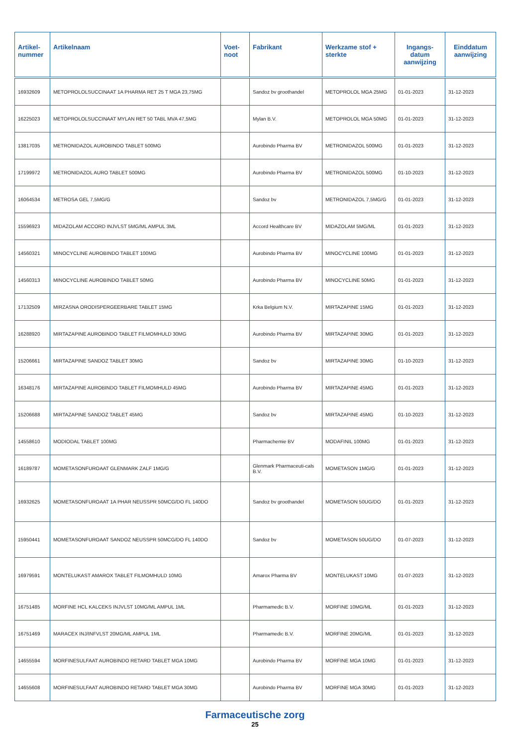| Artikel- nummer | Artikelnaam | Voet- noot | Fabrikant | Werkzame stof + sterkte | Ingangs- datum aanwijzing | Einddatum aanwijzing |
| --- | --- | --- | --- | --- | --- | --- |
| 16932609 | METOPROLOLSUCCINAAT 1A PHARMA RET 25 T MGA 23,75MG | | Sandoz bv groothandel | METOPROLOL MGA 25MG | 01-01-2023 | 31-12-2023 |
| 16225023 | METOPROLOLSUCCINAAT MYLAN RET 50 TABL MVA 47,5MG | | Mylan B.V. | METOPROLOL MGA 50MG | 01-01-2023 | 31-12-2023 |
| 13817035 | METRONIDAZOL AUROBINDO TABLET 500MG | | Aurobindo Pharma BV | METRONIDAZOL 500MG | 01-01-2023 | 31-12-2023 |
| 17199972 | METRONIDAZOL AURO TABLET 500MG | | Aurobindo Pharma BV | METRONIDAZOL 500MG | 01-10-2023 | 31-12-2023 |
| 16064534 | METROSA GEL 7,5MG/G | | Sandoz bv | METRONIDAZOL 7,5MG/G | 01-01-2023 | 31-12-2023 |
| 15596923 | MIDAZOLAM ACCORD INJVLST 5MG/ML AMPUL 3ML | | Accord Healthcare BV | MIDAZOLAM 5MG/ML | 01-01-2023 | 31-12-2023 |
| 14560321 | MINOCYCLINE AUROBINDO TABLET 100MG | | Aurobindo Pharma BV | MINOCYCLINE 100MG | 01-01-2023 | 31-12-2023 |
| 14560313 | MINOCYCLINE AUROBINDO TABLET 50MG | | Aurobindo Pharma BV | MINOCYCLINE 50MG | 01-01-2023 | 31-12-2023 |
| 17132509 | MIRZASNA ORODISPERGEERBARE TABLET 15MG | | Krka Belgium N.V. | MIRTAZAPINE 15MG | 01-01-2023 | 31-12-2023 |
| 16288920 | MIRTAZAPINE AUROBINDO TABLET FILMOMHULD 30MG | | Aurobindo Pharma BV | MIRTAZAPINE 30MG | 01-01-2023 | 31-12-2023 |
| 15206661 | MIRTAZAPINE SANDOZ TABLET 30MG | | Sandoz bv | MIRTAZAPINE 30MG | 01-10-2023 | 31-12-2023 |
| 16348176 | MIRTAZAPINE AUROBINDO TABLET FILMOMHULD 45MG | | Aurobindo Pharma BV | MIRTAZAPINE 45MG | 01-01-2023 | 31-12-2023 |
| 15206688 | MIRTAZAPINE SANDOZ TABLET 45MG | | Sandoz bv | MIRTAZAPINE 45MG | 01-10-2023 | 31-12-2023 |
| 14558610 | MODIODAL TABLET 100MG | | Pharmachemie BV | MODAFINIL 100MG | 01-01-2023 | 31-12-2023 |
| 16189787 | MOMETASONFUROAAT GLENMARK ZALF 1MG/G | | Glenmark Pharmaceuti-cals B.V. | MOMETASON 1MG/G | 01-01-2023 | 31-12-2023 |
| 16932625 | MOMETASONFUROAAT 1A PHAR NEUSSPR 50MCG/DO FL 140DO | | Sandoz bv groothandel | MOMETASON 50UG/DO | 01-01-2023 | 31-12-2023 |
| 15950441 | MOMETASONFUROAAT SANDOZ NEUSSPR 50MCG/DO FL 140DO | | Sandoz bv | MOMETASON 50UG/DO | 01-07-2023 | 31-12-2023 |
| 16979591 | MONTELUKAST AMAROX TABLET FILMOMHULD 10MG | | Amarox Pharma BV | MONTELUKAST 10MG | 01-07-2023 | 31-12-2023 |
| 16751485 | MORFINE HCL KALCEKS INJVLST 10MG/ML AMPUL 1ML | | Pharmamedic B.V. | MORFINE 10MG/ML | 01-01-2023 | 31-12-2023 |
| 16751469 | MARACEX INJ/INFVLST 20MG/ML AMPUL 1ML | | Pharmamedic B.V. | MORFINE 20MG/ML | 01-01-2023 | 31-12-2023 |
| 14655594 | MORFINESULFAAT AUROBINDO RETARD TABLET MGA 10MG | | Aurobindo Pharma BV | MORFINE MGA 10MG | 01-01-2023 | 31-12-2023 |
| 14655608 | MORFINESULFAAT AUROBINDO RETARD TABLET MGA 30MG | | Aurobindo Pharma BV | MORFINE MGA 30MG | 01-01-2023 | 31-12-2023 |
Farmaceutische zorg
25